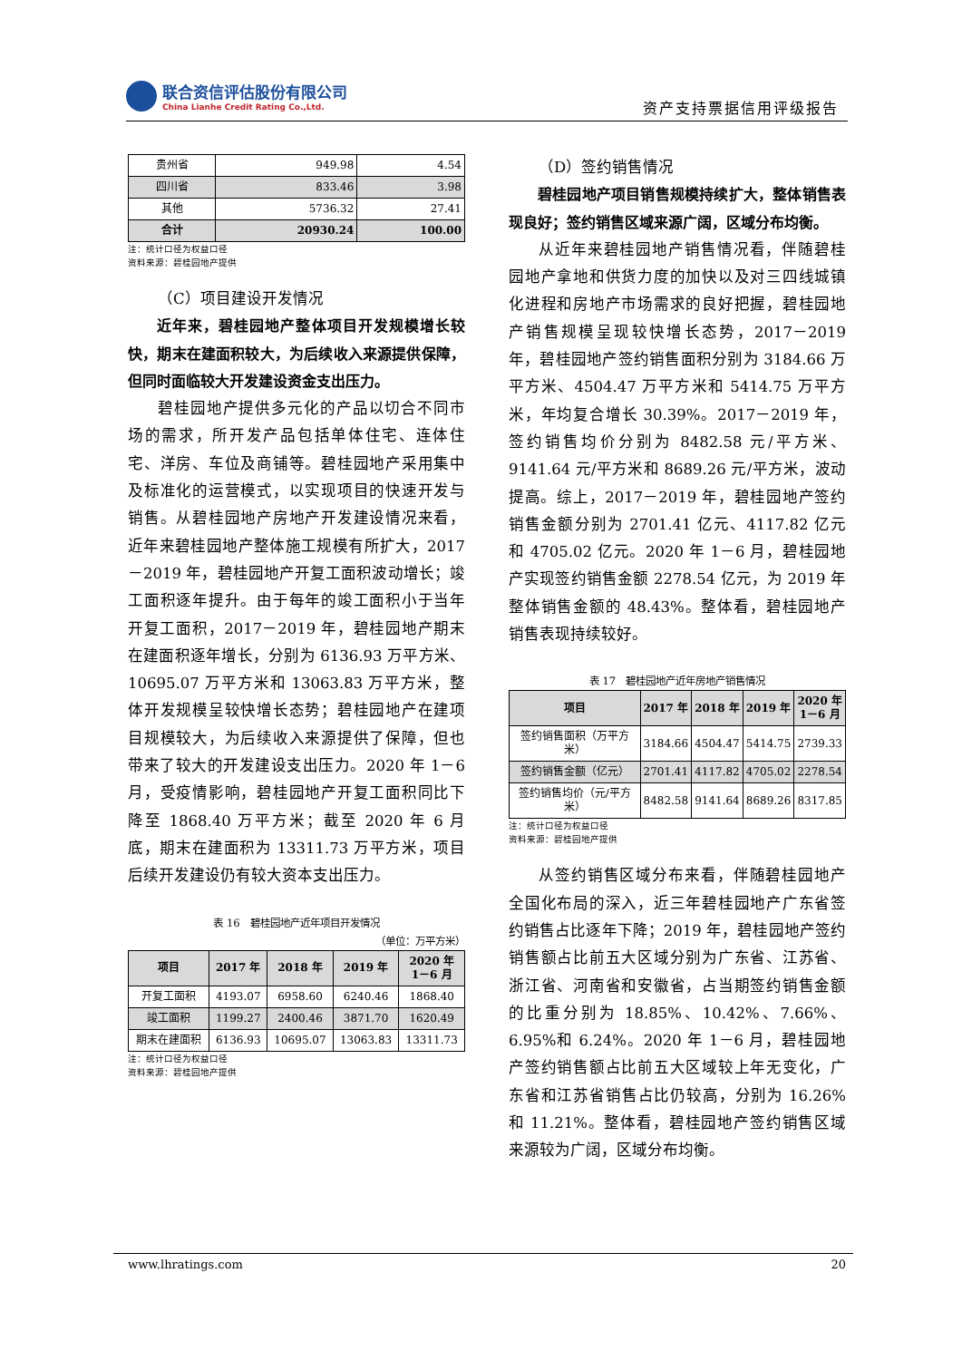联合资信评估股份有限公司
China Lianhe Credit Rating Co.,Ltd.
资产支持票据信用评级报告
| 贵州省 | 949.98 | 4.54 |
| 四川省 | 833.46 | 3.98 |
| 其他 | 5736.32 | 27.41 |
| 合计 | 20930.24 | 100.00 |
注：统计口径为权益口径
资料来源：碧桂园地产提供
（C）项目建设开发情况
近年来，碧桂园地产整体项目开发规模增长较快，期末在建面积较大，为后续收入来源提供保障，但同时面临较大开发建设资金支出压力。
碧桂园地产提供多元化的产品以切合不同市场的需求，所开发产品包括单体住宅、连体住宅、洋房、车位及商铺等。碧桂园地产采用集中及标准化的运营模式，以实现项目的快速开发与销售。从碧桂园地产房地产开发建设情况来看，近年来碧桂园地产整体施工规模有所扩大，2017－2019 年，碧桂园地产开复工面积波动增长；竣工面积逐年提升。由于每年的竣工面积小于当年开复工面积，2017－2019 年，碧桂园地产期末在建面积逐年增长，分别为 6136.93 万平方米、10695.07 万平方米和 13063.83 万平方米，整体开发规模呈较快增长态势；碧桂园地产在建项目规模较大，为后续收入来源提供了保障，但也带来了较大的开发建设支出压力。2020 年 1－6 月，受疫情影响，碧桂园地产开复工面积同比下降至 1868.40 万平方米；截至 2020 年 6 月底，期末在建面积为 13311.73 万平方米，项目后续开发建设仍有较大资本支出压力。
表 16　碧桂园地产近年项目开发情况
（单位：万平方米）
| 项目 | 2017 年 | 2018 年 | 2019 年 | 2020 年 1－6 月 |
| --- | --- | --- | --- | --- |
| 开复工面积 | 4193.07 | 6958.60 | 6240.46 | 1868.40 |
| 竣工面积 | 1199.27 | 2400.46 | 3871.70 | 1620.49 |
| 期末在建面积 | 6136.93 | 10695.07 | 13063.83 | 13311.73 |
注：统计口径为权益口径
资料来源：碧桂园地产提供
（D）签约销售情况
碧桂园地产项目销售规模持续扩大，整体销售表现良好；签约销售区域来源广阔，区域分布均衡。
从近年来碧桂园地产销售情况看，伴随碧桂园地产拿地和供货力度的加快以及对三四线城镇化进程和房地产市场需求的良好把握，碧桂园地产销售规模呈现较快增长态势，2017－2019 年，碧桂园地产签约销售面积分别为 3184.66 万平方米、4504.47 万平方米和 5414.75 万平方米，年均复合增长 30.39%。2017－2019 年，签约销售均价分别为 8482.58 元/平方米、9141.64 元/平方米和 8689.26 元/平方米，波动提高。综上，2017－2019 年，碧桂园地产签约销售金额分别为 2701.41 亿元、4117.82 亿元和 4705.02 亿元。2020 年 1－6 月，碧桂园地产实现签约销售金额 2278.54 亿元，为 2019 年整体销售金额的 48.43%。整体看，碧桂园地产销售表现持续较好。
表 17　碧桂园地产近年房地产销售情况
| 项目 | 2017 年 | 2018 年 | 2019 年 | 2020 年 1－6 月 |
| --- | --- | --- | --- | --- |
| 签约销售面积（万平方米） | 3184.66 | 4504.47 | 5414.75 | 2739.33 |
| 签约销售金额（亿元） | 2701.41 | 4117.82 | 4705.02 | 2278.54 |
| 签约销售均价（元/平方米） | 8482.58 | 9141.64 | 8689.26 | 8317.85 |
注：统计口径为权益口径
资料来源：碧桂园地产提供
从签约销售区域分布来看，伴随碧桂园地产全国化布局的深入，近三年碧桂园地产广东省签约销售占比逐年下降；2019 年，碧桂园地产签约销售额占比前五大区域分别为广东省、江苏省、浙江省、河南省和安徽省，占当期签约销售金额的比重分别为 18.85%、10.42%、7.66%、6.95%和 6.24%。2020 年 1－6 月，碧桂园地产签约销售额占比前五大区域较上年无变化，广东省和江苏省销售占比仍较高，分别为 16.26%和 11.21%。整体看，碧桂园地产签约销售区域来源较为广阔，区域分布均衡。
www.lhratings.com 20